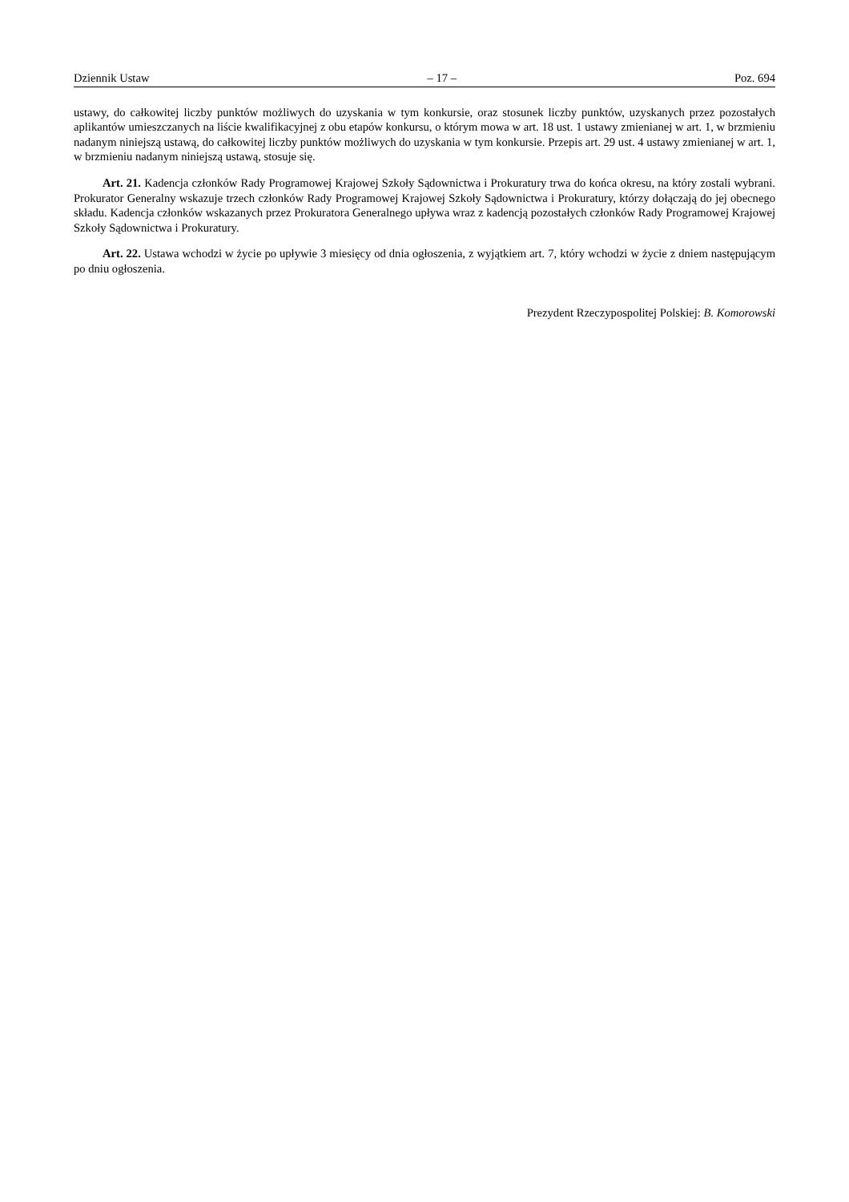Dziennik Ustaw – 17 – Poz. 694
ustawy, do całkowitej liczby punktów możliwych do uzyskania w tym konkursie, oraz stosunek liczby punktów, uzyskanych przez pozostałych aplikantów umieszczanych na liście kwalifikacyjnej z obu etapów konkursu, o którym mowa w art. 18 ust. 1 ustawy zmienianej w art. 1, w brzmieniu nadanym niniejszą ustawą, do całkowitej liczby punktów możliwych do uzyskania w tym konkursie. Przepis art. 29 ust. 4 ustawy zmienianej w art. 1, w brzmieniu nadanym niniejszą ustawą, stosuje się.
Art. 21. Kadencja członków Rady Programowej Krajowej Szkoły Sądownictwa i Prokuratury trwa do końca okresu, na który zostali wybrani. Prokurator Generalny wskazuje trzech członków Rady Programowej Krajowej Szkoły Sądownictwa i Prokuratury, którzy dołączają do jej obecnego składu. Kadencja członków wskazanych przez Prokuratora Generalnego upływa wraz z kadencją pozostałych członków Rady Programowej Krajowej Szkoły Sądownictwa i Prokuratury.
Art. 22. Ustawa wchodzi w życie po upływie 3 miesięcy od dnia ogłoszenia, z wyjątkiem art. 7, który wchodzi w życie z dniem następującym po dniu ogłoszenia.
Prezydent Rzeczypospolitej Polskiej: B. Komorowski